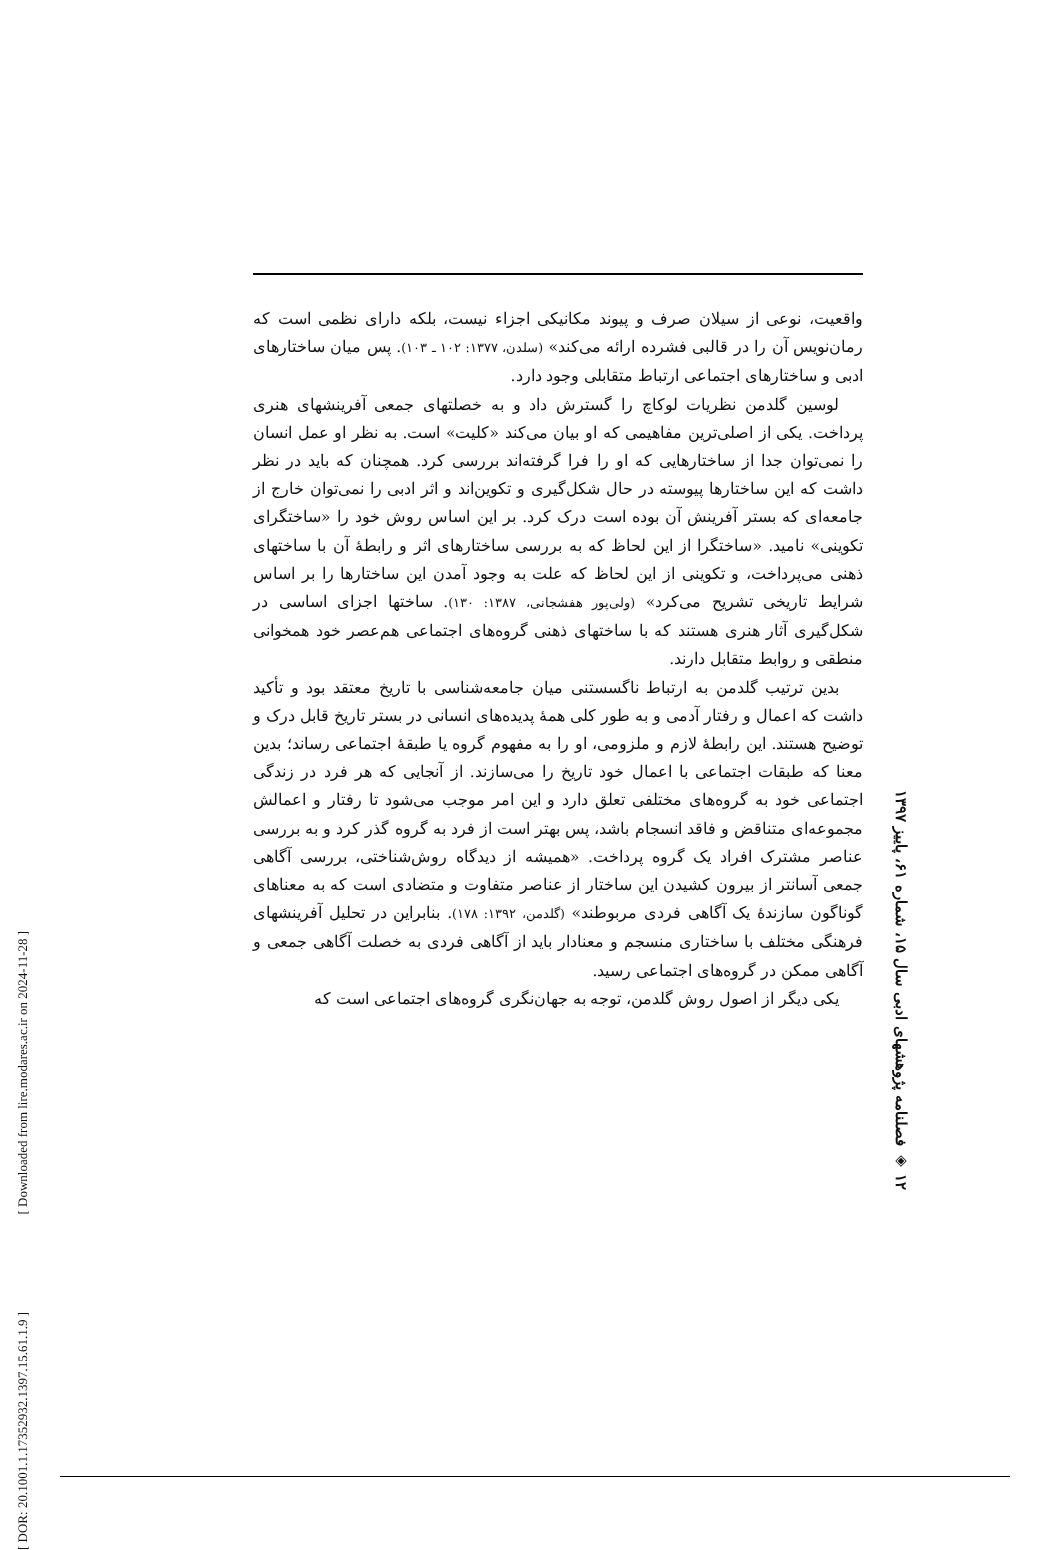[ DOR: 20.1001.1.17352932.1397.15.61.1.9 ] [ Downloaded from lire.modares.ac.ir on 2024-11-28 ]
واقعیت، نوعی از سیلان صرف و پیوند مکانیکی اجزاء نیست، بلکه دارای نظمی است که رمان‌نویس آن را در قالبی فشرده ارائه می‌کند» (سلدن، ۱۳۷۷: ۱۰۲ ـ ۱۰۳). پس میان ساختارهای ادبی و ساختارهای اجتماعی ارتباط متقابلی وجود دارد.
لوسین گلدمن نظریات لوکاچ را گسترش داد و به خصلتهای جمعی آفرینشهای هنری پرداخت. یکی از اصلی‌ترین مفاهیمی که او بیان می‌کند «کلیت» است. به نظر او عمل انسان را نمی‌توان جدا از ساختارهایی که او را فرا گرفته‌اند بررسی کرد. همچنان که باید در نظر داشت که این ساختارها پیوسته در حال شکل‌گیری و تکوین‌اند و اثر ادبی را نمی‌توان خارج از جامعه‌ای که بستر آفرینش آن بوده است درک کرد. بر این اساس روش خود را «ساختگرای تکوینی» نامید. «ساختگرا از این لحاظ که به بررسی ساختارهای اثر و رابطهٔ آن با ساختهای ذهنی می‌پرداخت، و تکوینی از این لحاظ که علت به وجود آمدن این ساختارها را بر اساس شرایط تاریخی تشریح می‌کرد» (ولی‌پور هفشجانی، ۱۳۸۷: ۱۳۰). ساختها اجزای اساسی در شکل‌گیری آثار هنری هستند که با ساختهای ذهنی گروه‌های اجتماعی هم‌عصر خود همخوانی منطقی و روابط متقابل دارند.
بدین ترتیب گلدمن به ارتباط ناگسستنی میان جامعه‌شناسی با تاریخ معتقد بود و تأکید داشت که اعمال و رفتار آدمی و به طور کلی همهٔ پدیده‌های انسانی در بستر تاریخ قابل درک و توضیح هستند. این رابطهٔ لازم و ملزومی، او را به مفهوم گروه یا طبقهٔ اجتماعی رساند؛ بدین معنا که طبقات اجتماعی با اعمال خود تاریخ را می‌سازند. از آنجایی که هر فرد در زندگی اجتماعی خود به گروه‌های مختلفی تعلق دارد و این امر موجب می‌شود تا رفتار و اعمالش مجموعه‌ای متناقض و فاقد انسجام باشد، پس بهتر است از فرد به گروه گذر کرد و به بررسی عناصر مشترک افراد یک گروه پرداخت. «همیشه از دیدگاه روش‌شناختی، بررسی آگاهی جمعی آسانتر از بیرون کشیدن این ساختار از عناصر متفاوت و متضادی است که به معناهای گوناگون سازندهٔ یک آگاهی فردی مربوطند» (گلدمن، ۱۳۹۲: ۱۷۸). بنابراین در تحلیل آفرینشهای فرهنگی مختلف با ساختاری منسجم و معنادار باید از آگاهی فردی به خصلت آگاهی جمعی و آگاهی ممکن در گروه‌های اجتماعی رسید.
یکی دیگر از اصول روش گلدمن، توجه به جهان‌نگری گروه‌های اجتماعی است که
۱۲ ◈ فصلنامه پژوهشهای ادبی سال ۱۵، شماره ۶۱، پاییز ۱۳۹۷